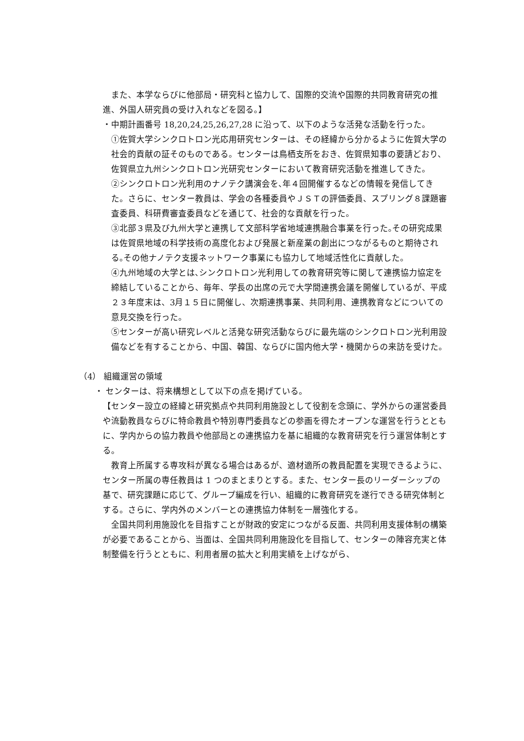また、本学ならびに他部局・研究科と協力して、国際的交流や国際的共同教育研究の推進、外国人研究員の受け入れなどを図る。】
・中期計画番号 18,20,24,25,26,27,28 に沿って、以下のような活発な活動を行った。
①佐賀大学シンクロトロン光応用研究センターは、その経緯から分かるように佐賀大学の社会的貢献の証そのものである。センターは鳥栖支所をおき、佐賀県知事の要請どおり、佐賀県立九州シンクロトロン光研究センターにおいて教育研究活動を推進してきた。
②シンクロトロン光利用のナノテク講演会を､年４回開催するなどの情報を発信してきた。さらに、センター教員は、学会の各種委員やＪＳＴの評価委員、スプリング８課題審査委員、科研費審査委員などを通じて、社会的な貢献を行った。
③北部３県及び九州大学と連携して文部科学省地域連携融合事業を行った｡その研究成果は佐賀県地域の科学技術の高度化および発展と新産業の創出につながるものと期待される｡その他ナノテク支援ネットワーク事業にも協力して地域活性化に貢献した。
④九州地域の大学とは､シンクロトロン光利用しての教育研究等に関して連携協力協定を締結していることから、毎年、学長の出席の元で大学間連携会議を開催しているが、平成２３年度末は、3月１５日に開催し、次期連携事業、共同利用、連携教育などについての意見交換を行った。
⑤センターが高い研究レベルと活発な研究活動ならびに最先端のシンクロトロン光利用設備などを有することから、中国、韓国、ならびに国内他大学・機関からの来訪を受けた。
（4） 組織運営の領域
・ センターは、将来構想として以下の点を掲げている。
【センター設立の経緯と研究拠点や共同利用施設として役割を念頭に、学外からの運営委員や流動教員ならびに特命教員や特別専門委員などの参画を得たオープンな運営を行うとともに、学内からの協力教員や他部局との連携協力を基に組織的な教育研究を行う運営体制とする。
　教育上所属する専攻科が異なる場合はあるが、適材適所の教員配置を実現できるように、センター所属の専任教員は 1 つのまとまりとする。また、センター長のリーダーシップの基で、研究課題に応じて、グループ編成を行い、組織的に教育研究を遂行できる研究体制とする。さらに、学内外のメンバーとの連携協力体制を一層強化する。
　全国共同利用施設化を目指すことが財政的安定につながる反面、共同利用支援体制の構築が必要であることから、当面は、全国共同利用施設化を目指して、センターの陣容充実と体制整備を行うとともに、利用者層の拡大と利用実績を上げながら、